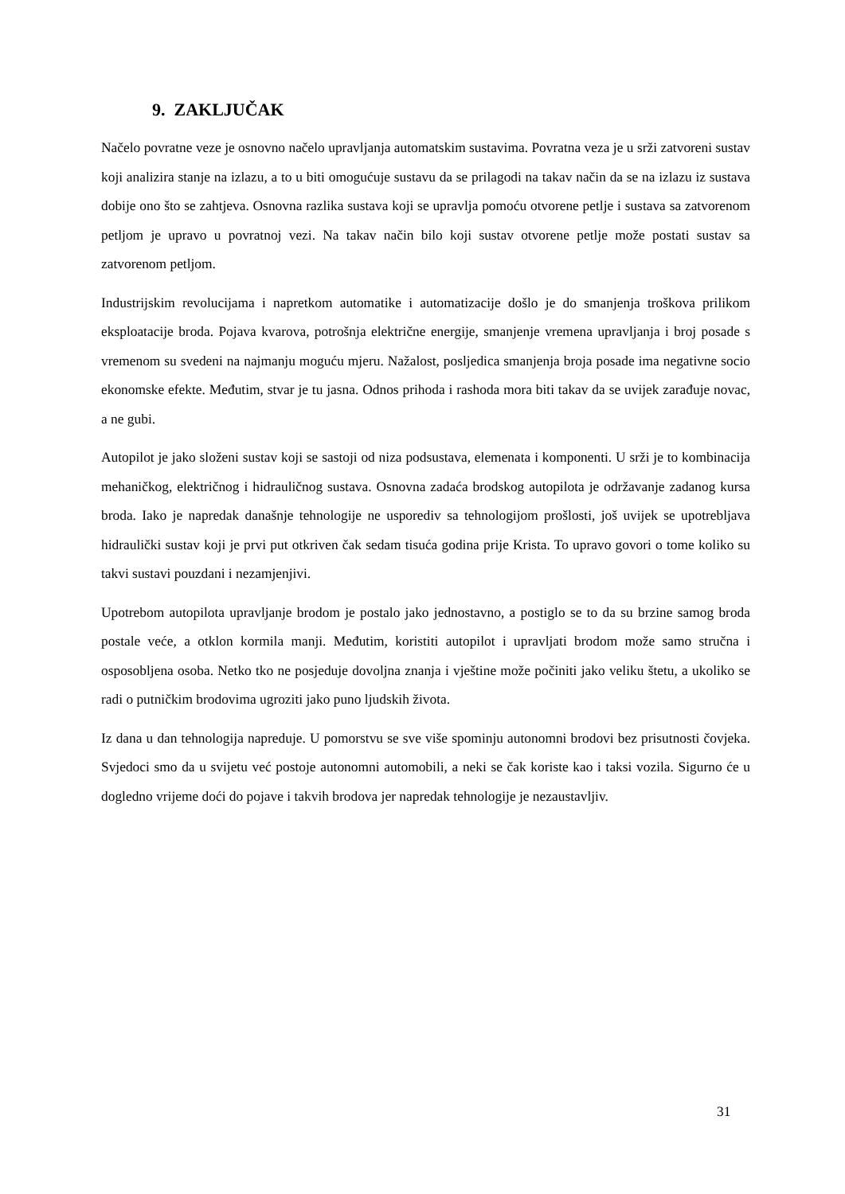9. ZAKLJUČAK
Načelo povratne veze je osnovno načelo upravljanja automatskim sustavima. Povratna veza je u srži zatvoreni sustav koji analizira stanje na izlazu, a to u biti omogućuje sustavu da se prilagodi na takav način da se na izlazu iz sustava dobije ono što se zahtjeva. Osnovna razlika sustava koji se upravlja pomoću otvorene petlje i sustava sa zatvorenom petljom je upravo u povratnoj vezi. Na takav način bilo koji sustav otvorene petlje može postati sustav sa zatvorenom petljom.
Industrijskim revolucijama i napretkom automatike i automatizacije došlo je do smanjenja troškova prilikom eksploatacije broda. Pojava kvarova, potrošnja električne energije, smanjenje vremena upravljanja i broj posade s vremenom su svedeni na najmanju moguću mjeru. Nažalost, posljedica smanjenja broja posade ima negativne socio ekonomske efekte. Međutim, stvar je tu jasna. Odnos prihoda i rashoda mora biti takav da se uvijek zarađuje novac, a ne gubi.
Autopilot je jako složeni sustav koji se sastoji od niza podsustava, elemenata i komponenti. U srži je to kombinacija mehaničkog, električnog i hidrauličnog sustava. Osnovna zadaća brodskog autopilota je održavanje zadanog kursa broda. Iako je napredak današnje tehnologije ne usporediv sa tehnologijom prošlosti, još uvijek se upotrebljava hidraulički sustav koji je prvi put otkriven čak sedam tisuća godina prije Krista. To upravo govori o tome koliko su takvi sustavi pouzdani i nezamjenjivi.
Upotrebom autopilota upravljanje brodom je postalo jako jednostavno, a postiglo se to da su brzine samog broda postale veće, a otklon kormila manji. Međutim, koristiti autopilot i upravljati brodom može samo stručna i osposobljena osoba. Netko tko ne posjeduje dovoljna znanja i vještine može počiniti jako veliku štetu, a ukoliko se radi o putničkim brodovima ugroziti jako puno ljudskih života.
Iz dana u dan tehnologija napreduje. U pomorstvu se sve više spominju autonomni brodovi bez prisutnosti čovjeka. Svjedoci smo da u svijetu već postoje autonomni automobili, a neki se čak koriste kao i taksi vozila. Sigurno će u dogledno vrijeme doći do pojave i takvih brodova jer napredak tehnologije je nezaustavljiv.
31